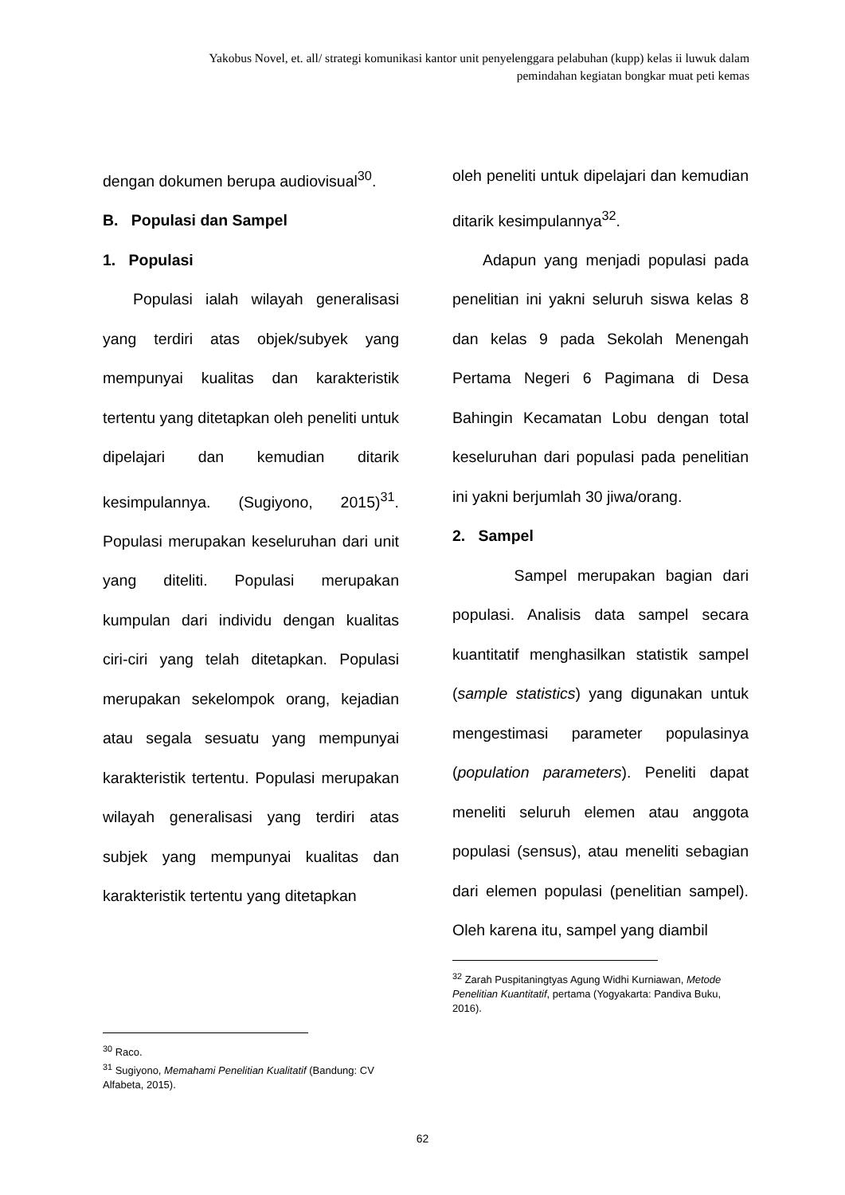Yakobus Novel, et. all/ strategi komunikasi kantor unit penyelenggara pelabuhan (kupp) kelas ii luwuk dalam pemindahan kegiatan bongkar muat peti kemas
dengan dokumen berupa audiovisual<sup>30</sup>.
B. Populasi dan Sampel
1. Populasi
Populasi ialah wilayah generalisasi yang terdiri atas objek/subyek yang mempunyai kualitas dan karakteristik tertentu yang ditetapkan oleh peneliti untuk dipelajari dan kemudian ditarik kesimpulannya. (Sugiyono, 2015)<sup>31</sup>. Populasi merupakan keseluruhan dari unit yang diteliti. Populasi merupakan kumpulan dari individu dengan kualitas ciri-ciri yang telah ditetapkan. Populasi merupakan sekelompok orang, kejadian atau segala sesuatu yang mempunyai karakteristik tertentu. Populasi merupakan wilayah generalisasi yang terdiri atas subjek yang mempunyai kualitas dan karakteristik tertentu yang ditetapkan
<sup>30</sup> Raco.
<sup>31</sup> Sugiyono, Memahami Penelitian Kualitatif (Bandung: CV Alfabeta, 2015).
oleh peneliti untuk dipelajari dan kemudian ditarik kesimpulannya<sup>32</sup>.
Adapun yang menjadi populasi pada penelitian ini yakni seluruh siswa kelas 8 dan kelas 9 pada Sekolah Menengah Pertama Negeri 6 Pagimana di Desa Bahingin Kecamatan Lobu dengan total keseluruhan dari populasi pada penelitian ini yakni berjumlah 30 jiwa/orang.
2. Sampel
Sampel merupakan bagian dari populasi. Analisis data sampel secara kuantitatif menghasilkan statistik sampel (sample statistics) yang digunakan untuk mengestimasi parameter populasinya (population parameters). Peneliti dapat meneliti seluruh elemen atau anggota populasi (sensus), atau meneliti sebagian dari elemen populasi (penelitian sampel). Oleh karena itu, sampel yang diambil
<sup>32</sup> Zarah Puspitaningtyas Agung Widhi Kurniawan, Metode Penelitian Kuantitatif, pertama (Yogyakarta: Pandiva Buku, 2016).
62